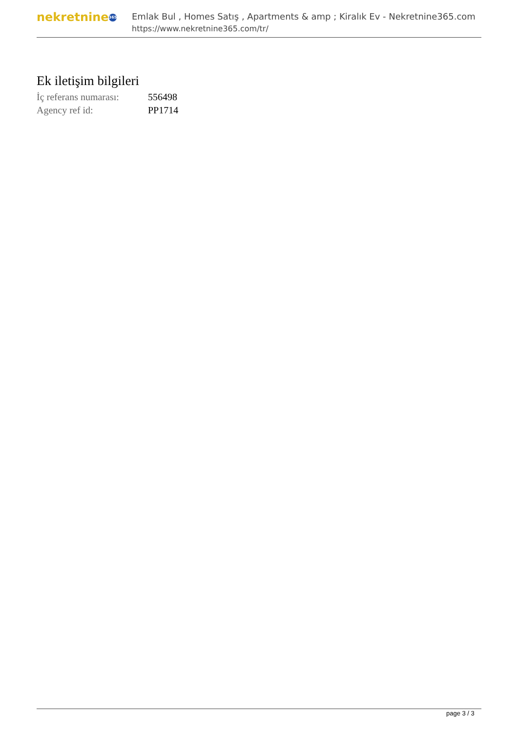nekretnine 365
Emlak Bul , Homes Satış , Apartments & amp ; Kiralık Ev - Nekretnine365.com
https://www.nekretnine365.com/tr/
Ek iletişim bilgileri
| İç referans numarası: | 556498 |
| Agency ref id: | PP1714 |
page 3 / 3